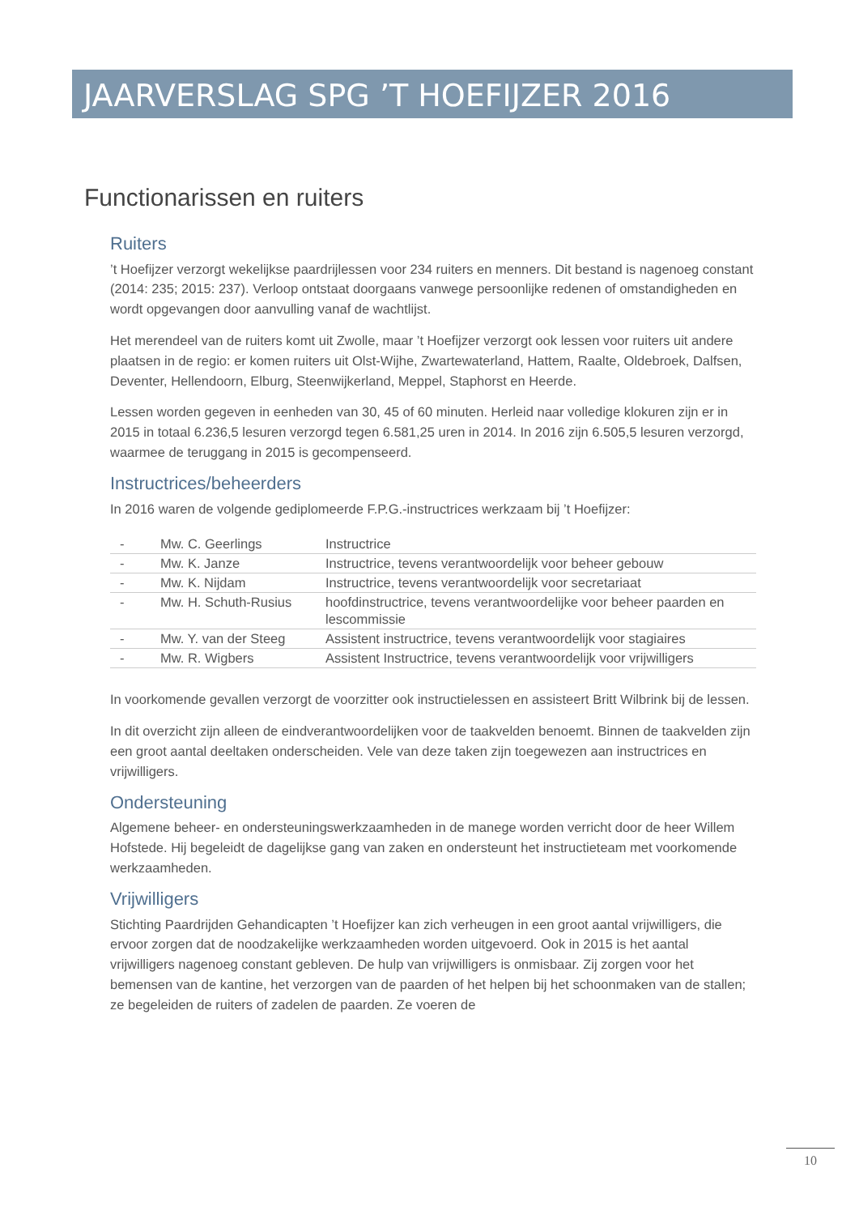JAARVERSLAG SPG ’T HOEFIJZER 2016
Functionarissen en ruiters
Ruiters
’t Hoefijzer verzorgt wekelijkse paardrijlessen voor 234 ruiters en menners. Dit bestand is nagenoeg constant (2014: 235; 2015: 237). Verloop ontstaat doorgaans vanwege persoonlijke redenen of omstandigheden en wordt opgevangen door aanvulling vanaf de wachtlijst.
Het merendeel van de ruiters komt uit Zwolle, maar ’t Hoefijzer verzorgt ook lessen voor ruiters uit andere plaatsen in de regio: er komen ruiters uit Olst-Wijhe, Zwartewaterland, Hattem, Raalte, Oldebroek, Dalfsen, Deventer, Hellendoorn, Elburg, Steenwijkerland, Meppel, Staphorst en Heerde.
Lessen worden gegeven in eenheden van 30, 45 of 60 minuten. Herleid naar volledige klokuren zijn er in 2015 in totaal 6.236,5 lesuren verzorgd tegen 6.581,25 uren in 2014. In 2016 zijn 6.505,5 lesuren verzorgd, waarmee de teruggang in 2015 is gecompenseerd.
Instructrices/beheerders
In 2016 waren de volgende gediplomeerde F.P.G.-instructrices werkzaam bij ’t Hoefijzer:
| - | Mw. C. Geerlings | Instructrice |
| - | Mw. K. Janze | Instructrice, tevens verantwoordelijk voor beheer gebouw |
| - | Mw. K. Nijdam | Instructrice, tevens verantwoordelijk voor secretariaat |
| - | Mw. H. Schuth-Rusius | hoofdinstructrice, tevens verantwoordelijke voor beheer paarden en lescommissie |
| - | Mw. Y. van der Steeg | Assistent instructrice, tevens verantwoordelijk voor stagiaires |
| - | Mw. R. Wigbers | Assistent Instructrice, tevens verantwoordelijk voor vrijwilligers |
In voorkomende gevallen verzorgt de voorzitter ook instructielessen en assisteert Britt Wilbrink bij de lessen.
In dit overzicht zijn alleen de eindverantwoordelijken voor de taakvelden benoemt. Binnen de taakvelden zijn een groot aantal deeltaken onderscheiden. Vele van deze taken zijn toegewezen aan instructrices en vrijwilligers.
Ondersteuning
Algemene beheer- en ondersteuningswerkzaamheden in de manege worden verricht door de heer Willem Hofstede. Hij begeleidt de dagelijkse gang van zaken en ondersteunt het instructieteam met voorkomende werkzaamheden.
Vrijwilligers
Stichting Paardrijden Gehandicapten ’t Hoefijzer kan zich verheugen in een groot aantal vrijwilligers, die ervoor zorgen dat de noodzakelijke werkzaamheden worden uitgevoerd. Ook in 2015 is het aantal vrijwilligers nagenoeg constant gebleven. De hulp van vrijwilligers is onmisbaar. Zij zorgen voor het bemensen van de kantine, het verzorgen van de paarden of het helpen bij het schoonmaken van de stallen; ze begeleiden de ruiters of zadelen de paarden. Ze voeren de
10